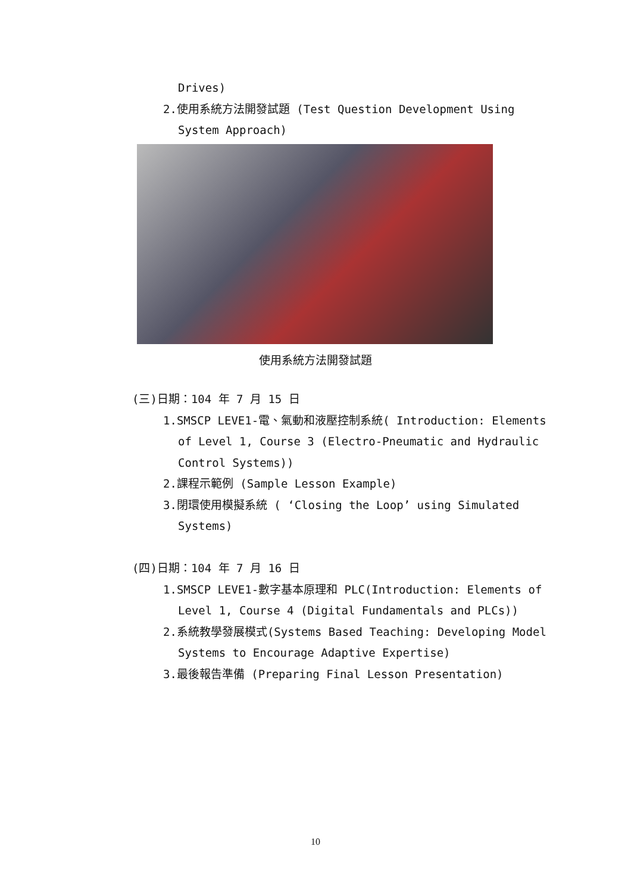Drives)
2.使用系統方法開發試題 (Test Question Development Using
System Approach)
使用系統方法開發試題
(三)日期：104 年 7 月 15 日
1.SMSCP LEVE1-電、氣動和液壓控制系統( Introduction: Elements
of Level 1, Course 3 (Electro-Pneumatic and Hydraulic
Control Systems))
2.課程示範例 (Sample Lesson Example)
3.閉環使用模擬系統 ( ‘Closing the Loop’ using Simulated
Systems)
(四)日期：104 年 7 月 16 日
1.SMSCP LEVE1-數字基本原理和 PLC(Introduction: Elements of
Level 1, Course 4 (Digital Fundamentals and PLCs))
2.系統教學發展模式(Systems Based Teaching: Developing Model
Systems to Encourage Adaptive Expertise)
3.最後報告準備 (Preparing Final Lesson Presentation)
10